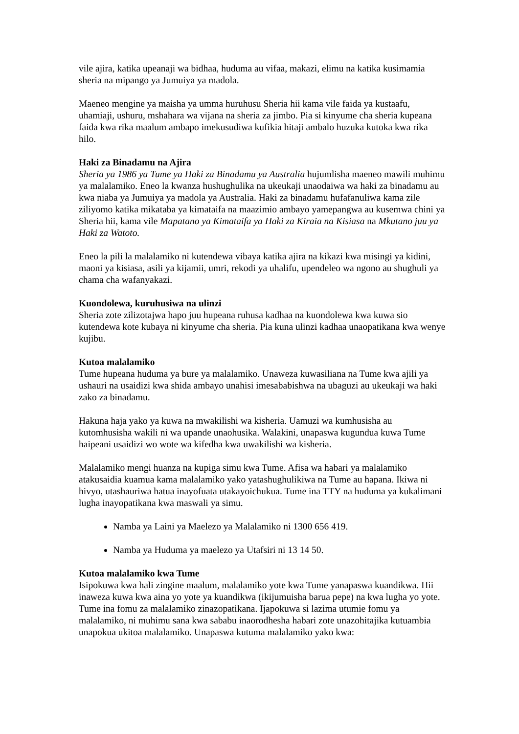vile ajira, katika upeanaji wa bidhaa, huduma au vifaa, makazi, elimu na katika kusimamia sheria na mipango ya Jumuiya ya madola.
Maeneo mengine ya maisha ya umma huruhusu Sheria hii kama vile faida ya kustaafu, uhamiaji, ushuru, mshahara wa vijana na sheria za jimbo. Pia si kinyume cha sheria kupeana faida kwa rika maalum ambapo imekusudiwa kufikia hitaji ambalo huzuka kutoka kwa rika hilo.
Haki za Binadamu na Ajira
Sheria ya 1986 ya Tume ya Haki za Binadamu ya Australia hujumlisha maeneo mawili muhimu ya malalamiko. Eneo la kwanza hushughulika na ukeukaji unaodaiwa wa haki za binadamu au kwa niaba ya Jumuiya ya madola ya Australia. Haki za binadamu hufafanuliwa kama zile ziliyomo katika mikataba ya kimataifa na maazimio ambayo yamepangwa au kusemwa chini ya Sheria hii, kama vile Mapatano ya Kimataifa ya Haki za Kiraia na Kisiasa na Mkutano juu ya Haki za Watoto.
Eneo la pili la malalamiko ni kutendewa vibaya katika ajira na kikazi kwa misingi ya kidini, maoni ya kisiasa, asili ya kijamii, umri, rekodi ya uhalifu, upendeleo wa ngono au shughuli ya chama cha wafanyakazi.
Kuondolewa, kuruhusiwa na ulinzi
Sheria zote zilizotajwa hapo juu hupeana ruhusa kadhaa na kuondolewa kwa kuwa sio kutendewa kote kubaya ni kinyume cha sheria. Pia kuna ulinzi kadhaa unaopatikana kwa wenye kujibu.
Kutoa malalamiko
Tume hupeana huduma ya bure ya malalamiko. Unaweza kuwasiliana na Tume kwa ajili ya ushauri na usaidizi kwa shida ambayo unahisi imesababishwa na ubaguzi au ukeukaji wa haki zako za binadamu.
Hakuna haja yako ya kuwa na mwakilishi wa kisheria. Uamuzi wa kumhusisha au kutomhusisha wakili ni wa upande unaohusika. Walakini, unapaswa kugundua kuwa Tume haipeani usaidizi wo wote wa kifedha kwa uwakilishi wa kisheria.
Malalamiko mengi huanza na kupiga simu kwa Tume. Afisa wa habari ya malalamiko atakusaidia kuamua kama malalamiko yako yatashughulikiwa na Tume au hapana. Ikiwa ni hivyo, utashauriwa hatua inayofuata utakayoichukua. Tume ina TTY na huduma ya kukalimani lugha inayopatikana kwa maswali ya simu.
Namba ya Laini ya Maelezo ya Malalamiko ni 1300 656 419.
Namba ya Huduma ya maelezo ya Utafsiri ni 13 14 50.
Kutoa malalamiko kwa Tume
Isipokuwa kwa hali zingine maalum, malalamiko yote kwa Tume yanapaswa kuandikwa. Hii inaweza kuwa kwa aina yo yote ya kuandikwa (ikijumuisha barua pepe) na kwa lugha yo yote. Tume ina fomu za malalamiko zinazopatikana. Ijapokuwa si lazima utumie fomu ya malalamiko, ni muhimu sana kwa sababu inaorodhesha habari zote unazohitajika kutuambia unapokua ukitoa malalamiko. Unapaswa kutuma malalamiko yako kwa: